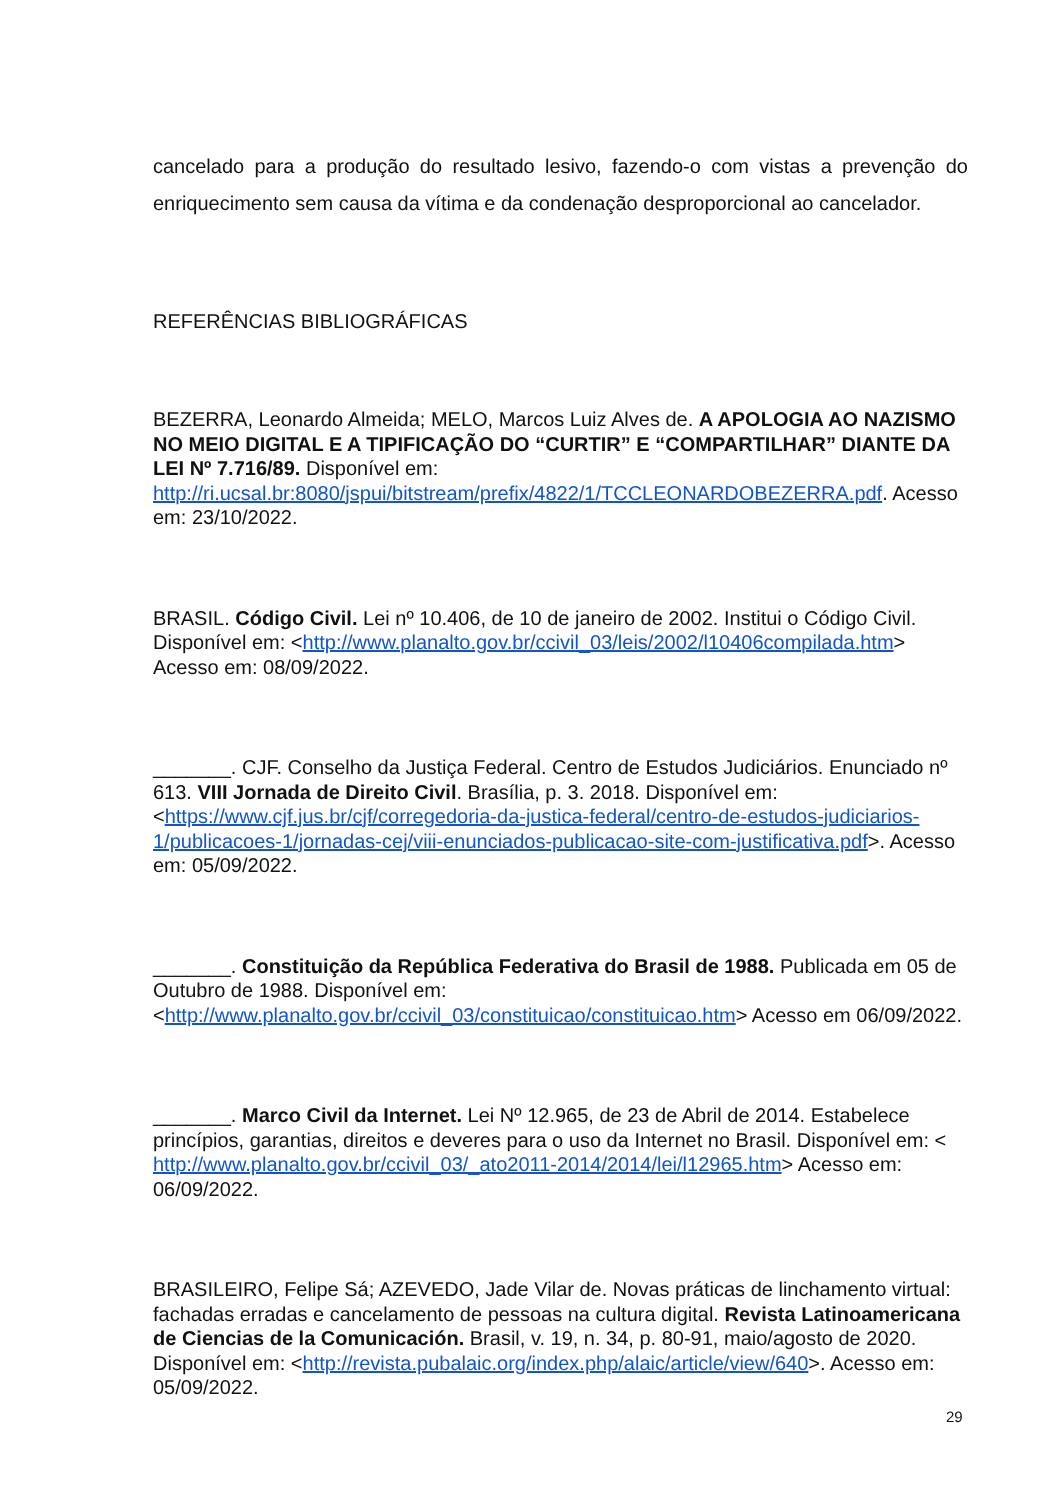cancelado para a produção do resultado lesivo, fazendo-o com vistas a prevenção do enriquecimento sem causa da vítima e da condenação desproporcional ao cancelador.
REFERÊNCIAS BIBLIOGRÁFICAS
BEZERRA, Leonardo Almeida; MELO, Marcos Luiz Alves de. A APOLOGIA AO NAZISMO NO MEIO DIGITAL E A TIPIFICAÇÃO DO “CURTIR” E “COMPARTILHAR” DIANTE DA LEI Nº 7.716/89. Disponível em: http://ri.ucsal.br:8080/jspui/bitstream/prefix/4822/1/TCCLEONARDOBEZERRA.pdf. Acesso em: 23/10/2022.
BRASIL. Código Civil. Lei nº 10.406, de 10 de janeiro de 2002. Institui o Código Civil. Disponível em: <http://www.planalto.gov.br/ccivil_03/leis/2002/l10406compilada.htm> Acesso em: 08/09/2022.
_______. CJF. Conselho da Justiça Federal. Centro de Estudos Judiciários. Enunciado nº 613. VIII Jornada de Direito Civil. Brasília, p. 3. 2018. Disponível em: <https://www.cjf.jus.br/cjf/corregedoria-da-justica-federal/centro-de-estudos-judiciarios-1/publicacoes-1/jornadas-cej/viii-enunciados-publicacao-site-com-justificativa.pdf>. Acesso em: 05/09/2022.
_______. Constituição da República Federativa do Brasil de 1988. Publicada em 05 de Outubro de 1988. Disponível em: <http://www.planalto.gov.br/ccivil_03/constituicao/constituicao.htm> Acesso em 06/09/2022.
_______. Marco Civil da Internet. Lei Nº 12.965, de 23 de Abril de 2014. Estabelece princípios, garantias, direitos e deveres para o uso da Internet no Brasil. Disponível em: < http://www.planalto.gov.br/ccivil_03/_ato2011-2014/2014/lei/l12965.htm> Acesso em: 06/09/2022.
BRASILEIRO, Felipe Sá; AZEVEDO, Jade Vilar de. Novas práticas de linchamento virtual: fachadas erradas e cancelamento de pessoas na cultura digital. Revista Latinoamericana de Ciencias de la Comunicación. Brasil, v. 19, n. 34, p. 80-91, maio/agosto de 2020. Disponível em: <http://revista.pubalaic.org/index.php/alaic/article/view/640>. Acesso em: 05/09/2022.
29